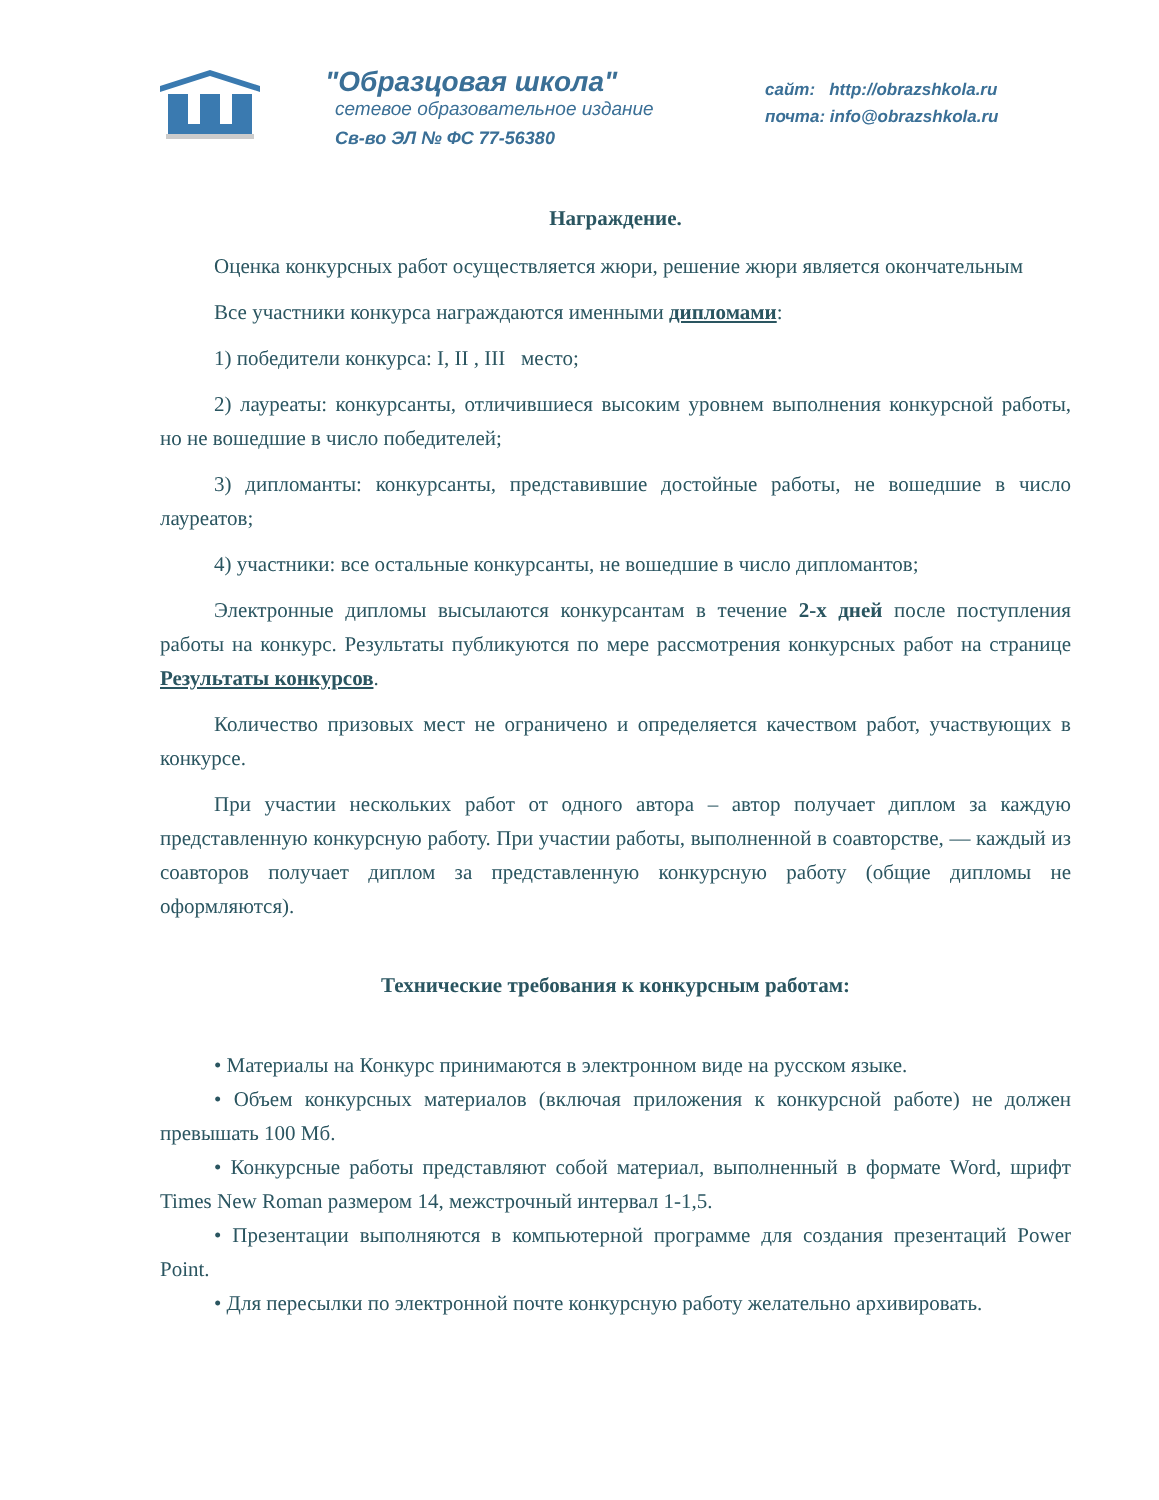"Образцовая школа"
сетевое образовательное издание
Св-во ЭЛ № ФС 77-56380
сайт: http://obrazshkola.ru
почта: info@obrazshkola.ru
Награждение.
Оценка конкурсных работ осуществляется жюри, решение жюри является окончательным
Все участники конкурса награждаются именными дипломами:
1) победители конкурса: I, II , III место;
2) лауреаты: конкурсанты, отличившиеся высоким уровнем выполнения конкурсной работы, но не вошедшие в число победителей;
3) дипломанты: конкурсанты, представившие достойные работы, не вошедшие в число лауреатов;
4) участники: все остальные конкурсанты, не вошедшие в число дипломантов;
Электронные дипломы высылаются конкурсантам в течение 2-х дней после поступления работы на конкурс. Результаты публикуются по мере рассмотрения конкурсных работ на странице Результаты конкурсов.
Количество призовых мест не ограничено и определяется качеством работ, участвующих в конкурсе.
При участии нескольких работ от одного автора – автор получает диплом за каждую представленную конкурсную работу. При участии работы, выполненной в соавторстве, — каждый из соавторов получает диплом за представленную конкурсную работу (общие дипломы не оформляются).
Технические требования к конкурсным работам:
• Материалы на Конкурс принимаются в электронном виде на русском языке.
• Объем конкурсных материалов (включая приложения к конкурсной работе) не должен превышать 100 Мб.
• Конкурсные работы представляют собой материал, выполненный в формате Word, шрифт Times New Roman размером 14, межстрочный интервал 1-1,5.
• Презентации выполняются в компьютерной программе для создания презентаций Power Point.
• Для пересылки по электронной почте конкурсную работу желательно архивировать.